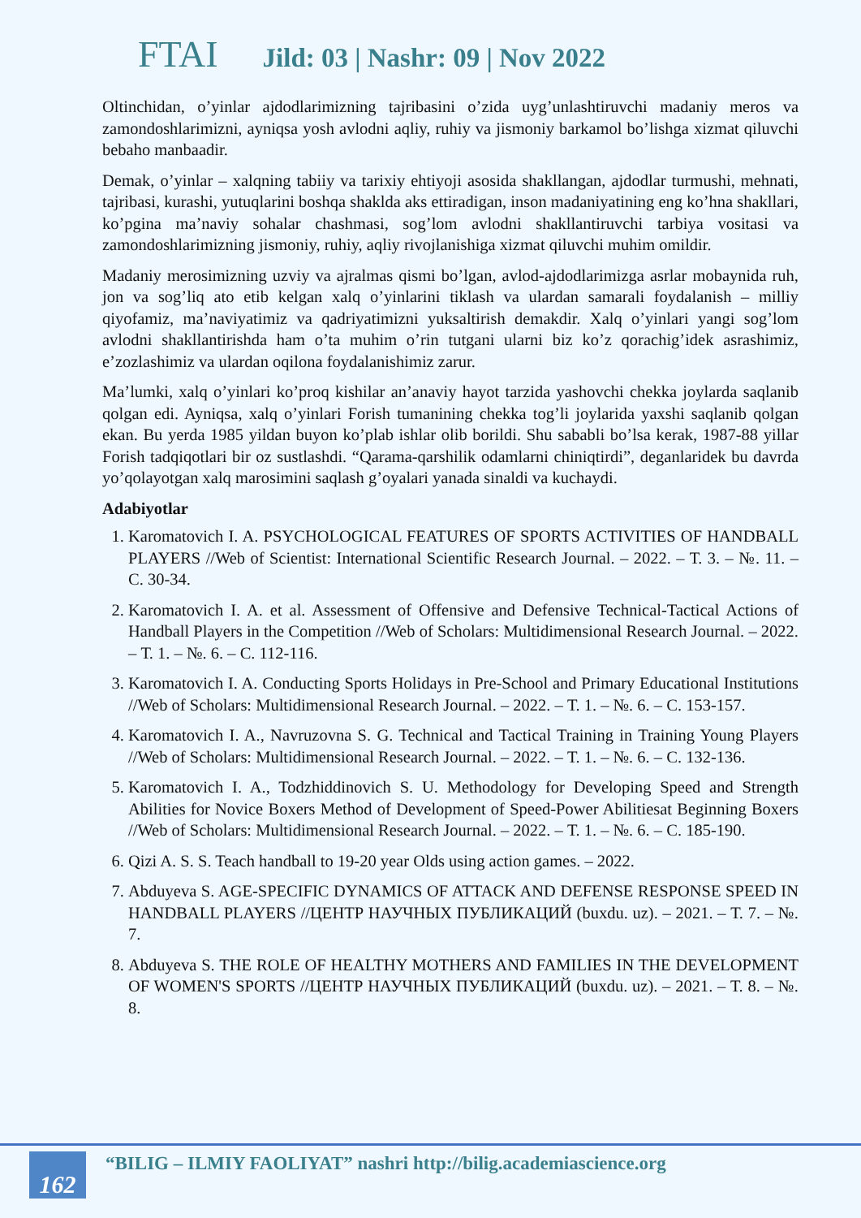FTAI Jild: 03 | Nashr: 09 | Nov 2022
Oltinchidan, o’yinlar ajdodlarimizning tajribasini o’zida uyg’unlashtiruvchi madaniy meros va zamondoshlarimizni, ayniqsa yosh avlodni aqliy, ruhiy va jismoniy barkamol bo’lishga xizmat qiluvchi bebaho manbaadir.
Demak, o’yinlar – xalqning tabiiy va tarixiy ehtiyoji asosida shakllangan, ajdodlar turmushi, mehnati, tajribasi, kurashi, yutuqlarini boshqa shaklda aks ettiradigan, inson madaniyatining eng ko’hna shakllari, ko’pgina ma’naviy sohalar chashmasi, sog’lom avlodni shakllantiruvchi tarbiya vositasi va zamondoshlarimizning jismoniy, ruhiy, aqliy rivojlanishiga xizmat qiluvchi muhim omildir.
Madaniy merosimizning uzviy va ajralmas qismi bo’lgan, avlod-ajdodlarimizga asrlar mobaynida ruh, jon va sog’liq ato etib kelgan xalq o’yinlarini tiklash va ulardan samarali foydalanish – milliy qiyofamiz, ma’naviyatimiz va qadriyatimizni yuksaltirish demakdir. Xalq o’yinlari yangi sog’lom avlodni shakllantirishda ham o’ta muhim o’rin tutgani ularni biz ko’z qorachig’idek asrashimiz, e’zozlashimiz va ulardan oqilona foydalanishimiz zarur.
Ma’lumki, xalq o’yinlari ko’proq kishilar an’anaviy hayot tarzida yashovchi chekka joylarda saqlanib qolgan edi. Ayniqsa, xalq o’yinlari Forish tumanining chekka tog’li joylarida yaxshi saqlanib qolgan ekan. Bu yerda 1985 yildan buyon ko’plab ishlar olib borildi. Shu sababli bo’lsa kerak, 1987-88 yillar Forish tadqiqotlari bir oz sustlashdi. “Qarama-qarshilik odamlarni chiniqtirdi”, deganlaridek bu davrda yo’qolayotgan xalq marosimini saqlash g’oyalari yanada sinaldi va kuchaydi.
Adabiyotlar
1. Karomatovich I. A. PSYCHOLOGICAL FEATURES OF SPORTS ACTIVITIES OF HANDBALL PLAYERS //Web of Scientist: International Scientific Research Journal. – 2022. – Т. 3. – №. 11. – С. 30-34.
2. Karomatovich I. A. et al. Assessment of Offensive and Defensive Technical-Tactical Actions of Handball Players in the Competition //Web of Scholars: Multidimensional Research Journal. – 2022. – Т. 1. – №. 6. – С. 112-116.
3. Karomatovich I. A. Conducting Sports Holidays in Pre-School and Primary Educational Institutions //Web of Scholars: Multidimensional Research Journal. – 2022. – Т. 1. – №. 6. – С. 153-157.
4. Karomatovich I. A., Navruzovna S. G. Technical and Tactical Training in Training Young Players //Web of Scholars: Multidimensional Research Journal. – 2022. – Т. 1. – №. 6. – С. 132-136.
5. Karomatovich I. A., Todzhiddinovich S. U. Methodology for Developing Speed and Strength Abilities for Novice Boxers Method of Development of Speed-Power Abilitiesat Beginning Boxers //Web of Scholars: Multidimensional Research Journal. – 2022. – Т. 1. – №. 6. – С. 185-190.
6. Qizi A. S. S. Teach handball to 19-20 year Olds using action games. – 2022.
7. Abduyeva S. AGE-SPECIFIC DYNAMICS OF ATTACK AND DEFENSE RESPONSE SPEED IN HANDBALL PLAYERS //ЦЕНТР НАУЧНЫХ ПУБЛИКАЦИЙ (buxdu. uz). – 2021. – Т. 7. – №. 7.
8. Abduyeva S. THE ROLE OF HEALTHY MOTHERS AND FAMILIES IN THE DEVELOPMENT OF WOMEN'S SPORTS //ЦЕНТР НАУЧНЫХ ПУБЛИКАЦИЙ (buxdu. uz). – 2021. – Т. 8. – №. 8.
162
“BILIG – ILMIY FAOLIYAT” nashri http://bilig.academiascience.org